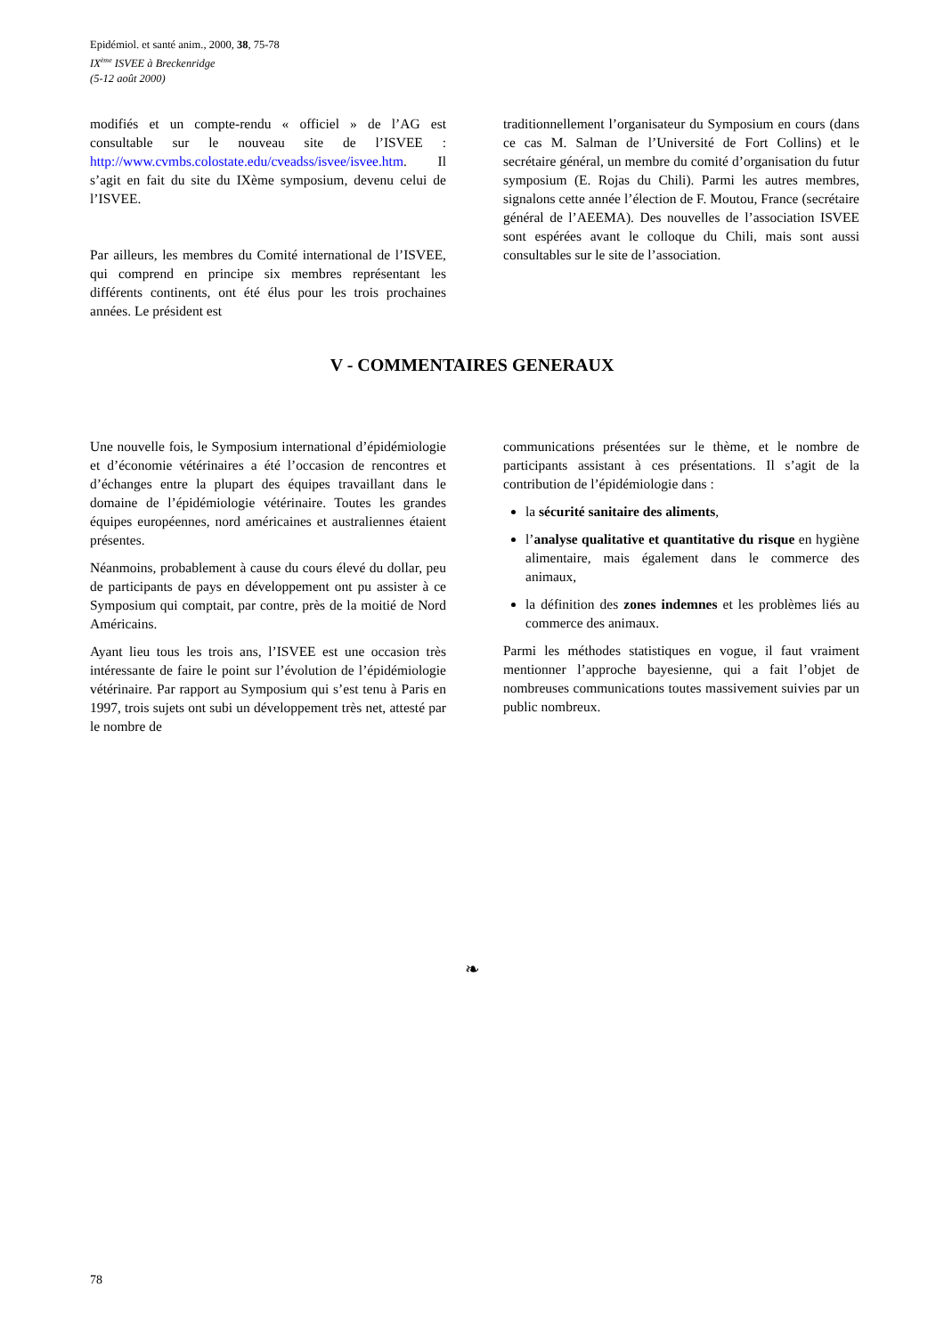Epidémiol. et santé anim., 2000, 38, 75-78
IX<sup>ème</sup> ISVEE à Breckenridge
(5-12 août 2000)
modifiés et un compte-rendu « officiel » de l’AG est consultable sur le nouveau site de l’ISVEE : http://www.cvmbs.colostate.edu/cveadss/isvee/isvee.htm. Il s’agit en fait du site du IXème symposium, devenu celui de l’ISVEE.
Par ailleurs, les membres du Comité international de l’ISVEE, qui comprend en principe six membres représentant les différents continents, ont été élus pour les trois prochaines années. Le président est
traditionnellement l’organisateur du Symposium en cours (dans ce cas M. Salman de l’Université de Fort Collins) et le secrétaire général, un membre du comité d’organisation du futur symposium (E. Rojas du Chili). Parmi les autres membres, signalons cette année l’élection de F. Moutou, France (secrétaire général de l’AEEMA). Des nouvelles de l’association ISVEE sont espérées avant le colloque du Chili, mais sont aussi consultables sur le site de l’association.
V - COMMENTAIRES GENERAUX
Une nouvelle fois, le Symposium international d’épidémiologie et d’économie vétérinaires a été l’occasion de rencontres et d’échanges entre la plupart des équipes travaillant dans le domaine de l’épidémiologie vétérinaire. Toutes les grandes équipes européennes, nord américaines et australiennes étaient présentes.
Néanmoins, probablement à cause du cours élevé du dollar, peu de participants de pays en développement ont pu assister à ce Symposium qui comptait, par contre, près de la moitié de Nord Américains.
Ayant lieu tous les trois ans, l’ISVEE est une occasion très intéressante de faire le point sur l’évolution de l’épidémiologie vétérinaire. Par rapport au Symposium qui s’est tenu à Paris en 1997, trois sujets ont subi un développement très net, attesté par le nombre de
communications présentées sur le thème, et le nombre de participants assistant à ces présentations. Il s’agit de la contribution de l’épidémiologie dans :
la sécurité sanitaire des aliments,
l’analyse qualitative et quantitative du risque en hygiène alimentaire, mais également dans le commerce des animaux,
la définition des zones indemnes et les problèmes liés au commerce des animaux.
Parmi les méthodes statistiques en vogue, il faut vraiment mentionner l’approche bayesienne, qui a fait l’objet de nombreuses communications toutes massivement suivies par un public nombreux.
❧
78